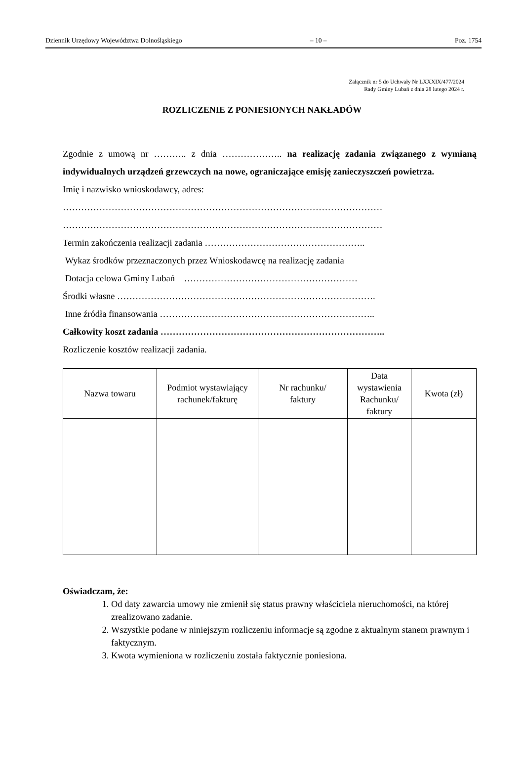Dziennik Urzędowy Województwa Dolnośląskiego – 10 – Poz. 1754
Załącznik nr 5 do Uchwały Nr LXXXIX/477/2024
Rady Gminy Lubań z dnia 28 lutego 2024 r.
ROZLICZENIE Z PONIESIONYCH NAKŁADÓW
Zgodnie z umową nr ……….. z dnia ……………….. na realizację zadania związanego z wymianą indywidualnych urządzeń grzewczych na nowe, ograniczające emisję zanieczyszczeń powietrza.
Imię i nazwisko wnioskodawcy, adres:
……………………………………………………………………………………………
……………………………………………………………………………………………
Termin zakończenia realizacji zadania ……………………………………………..
Wykaz środków przeznaczonych przez Wnioskodawcę na realizację zadania
Dotacja celowa Gminy Lubań …………………………………………………
Środki własne ………………………………………………………………………….
Inne źródła finansowania ……………………………………………………………..
Całkowity koszt zadania ………………………………………………………………..
Rozliczenie kosztów realizacji zadania.
| Nazwa towaru | Podmiot wystawiający rachunek/fakturę | Nr rachunku/ faktury | Data wystawienia Rachunku/ faktury | Kwota (zł) |
| --- | --- | --- | --- | --- |
Oświadczam, że:
1. Od daty zawarcia umowy nie zmienił się status prawny właściciela nieruchomości, na której zrealizowano zadanie.
2. Wszystkie podane w niniejszym rozliczeniu informacje są zgodne z aktualnym stanem prawnym i faktycznym.
3. Kwota wymieniona w rozliczeniu została faktycznie poniesiona.